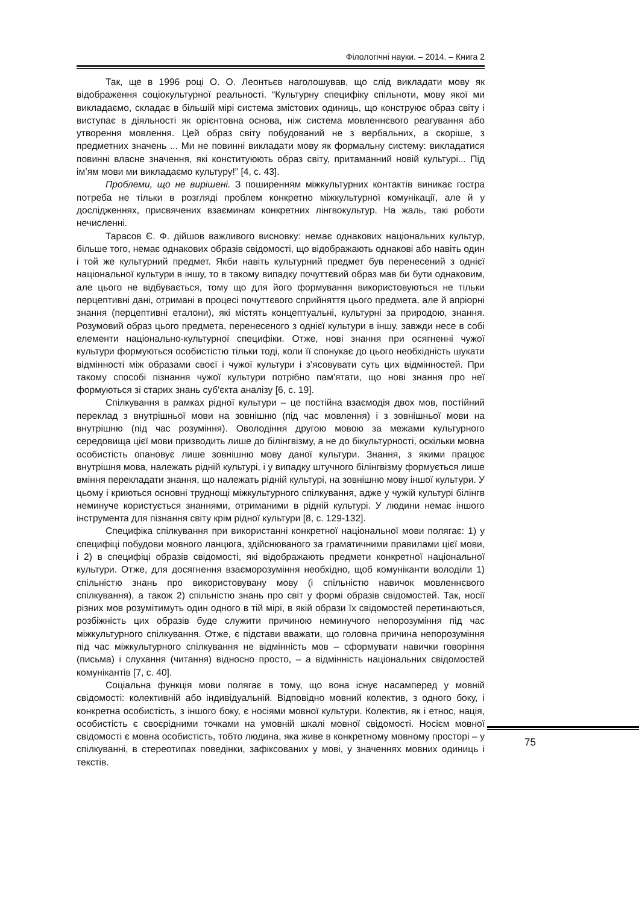Філологічні науки. – 2014. – Книга 2
Так, ще в 1996 році О. О. Леонтьєв наголошував, що слід викладати мову як відображення соціокультурної реальності. “Культурну специфіку спільноти, мову якої ми викладаємо, складає в більшій мірі система змістових одиниць, що конструює образ світу і виступає в діяльності як орієнтовна основа, ніж система мовленнєвого реагування або утворення мовлення. Цей образ світу побудований не з вербальних, а скоріше, з предметних значень ... Ми не повинні викладати мову як формальну систему: викладатися повинні власне значення, які конституюють образ світу, притаманний новій культурі... Під ім’ям мови ми викладаємо культуру!” [4, с. 43].
Проблеми, що не вирішені. З поширенням міжкультурних контактів виникає гостра потреба не тільки в розгляді проблем конкретно міжкультурної комунікації, але й у дослідженнях, присвячених взаєминам конкретних лінгвокультур. На жаль, такі роботи нечисленні.
Тарасов Є. Ф. дійшов важливого висновку: немає однакових національних культур, більше того, немає однакових образів свідомості, що відображають однакові або навіть один і той же культурний предмет. Якби навіть культурний предмет був перенесений з однієї національної культури в іншу, то в такому випадку почуттєвий образ мав би бути однаковим, але цього не відбувається, тому що для його формування використовуються не тільки перцептивні дані, отримані в процесі почуттєвого сприйняття цього предмета, але й апріорні знання (перцептивні еталони), які містять концептуальні, культурні за природою, знання. Розумовий образ цього предмета, перенесеного з однієї культури в іншу, завжди несе в собі елементи національно-культурної специфіки. Отже, нові знання при осягненні чужої культури формуються особистістю тільки тоді, коли її спонукає до цього необхідність шукати відмінності між образами своєї і чужої культури і з’ясовувати суть цих відмінностей. При такому способі пізнання чужої культури потрібно пам'ятати, що нові знання про неї формуються зі старих знань суб'єкта аналізу [6, с. 19].
Спілкування в рамках рідної культури – це постійна взаємодія двох мов, постійний переклад з внутрішньої мови на зовнішню (під час мовлення) і з зовнішньої мови на внутрішню (під час розуміння). Оволодіння другою мовою за межами культурного середовища цієї мови призводить лише до білінгвізму, а не до бікультурності, оскільки мовна особистість опановує лише зовнішню мову даної культури. Знання, з якими працює внутрішня мова, належать рідній культурі, і у випадку штучного білінгвізму формується лише вміння перекладати знання, що належать рідній культурі, на зовнішню мову іншої культури. У цьому і криються основні труднощі міжкультурного спілкування, адже у чужій культурі білінгв неминуче користується знаннями, отриманими в рідній культурі. У людини немає іншого інструмента для пізнання світу крім рідної культури [8, с. 129-132].
Специфіка спілкування при використанні конкретної національної мови полягає: 1) у специфіці побудови мовного ланцюга, здійснюваного за граматичними правилами цієї мови, і 2) в специфіці образів свідомості, які відображають предмети конкретної національної культури. Отже, для досягнення взаєморозуміння необхідно, щоб комуніканти володіли 1) спільністю знань про використовувану мову (і спільністю навичок мовленнєвого спілкування), а також 2) спільністю знань про світ у формі образів свідомостей. Так, носії різних мов розумітимуть один одного в тій мірі, в якій образи їх свідомостей перетинаються, розбіжність цих образів буде служити причиною неминучого непорозуміння під час міжкультурного спілкування. Отже, є підстави вважати, що головна причина непорозуміння під час міжкультурного спілкування не відмінність мов – сформувати навички говоріння (письма) і слухання (читання) відносно просто, – а відмінність національних свідомостей комунікантів [7, с. 40].
Соціальна функція мови полягає в тому, що вона існує насамперед у мовній свідомості: колективній або індивідуальній. Відповідно мовний колектив, з одного боку, і конкретна особистість, з іншого боку, є носіями мовної культури. Колектив, як і етнос, нація, особистість є своєрідними точками на умовній шкалі мовної свідомості. Носієм мовної свідомості є мовна особистість, тобто людина, яка живе в конкретному мовному просторі – у спілкуванні, в стереотипах поведінки, зафіксованих у мові, у значеннях мовних одиниць і текстів.
75